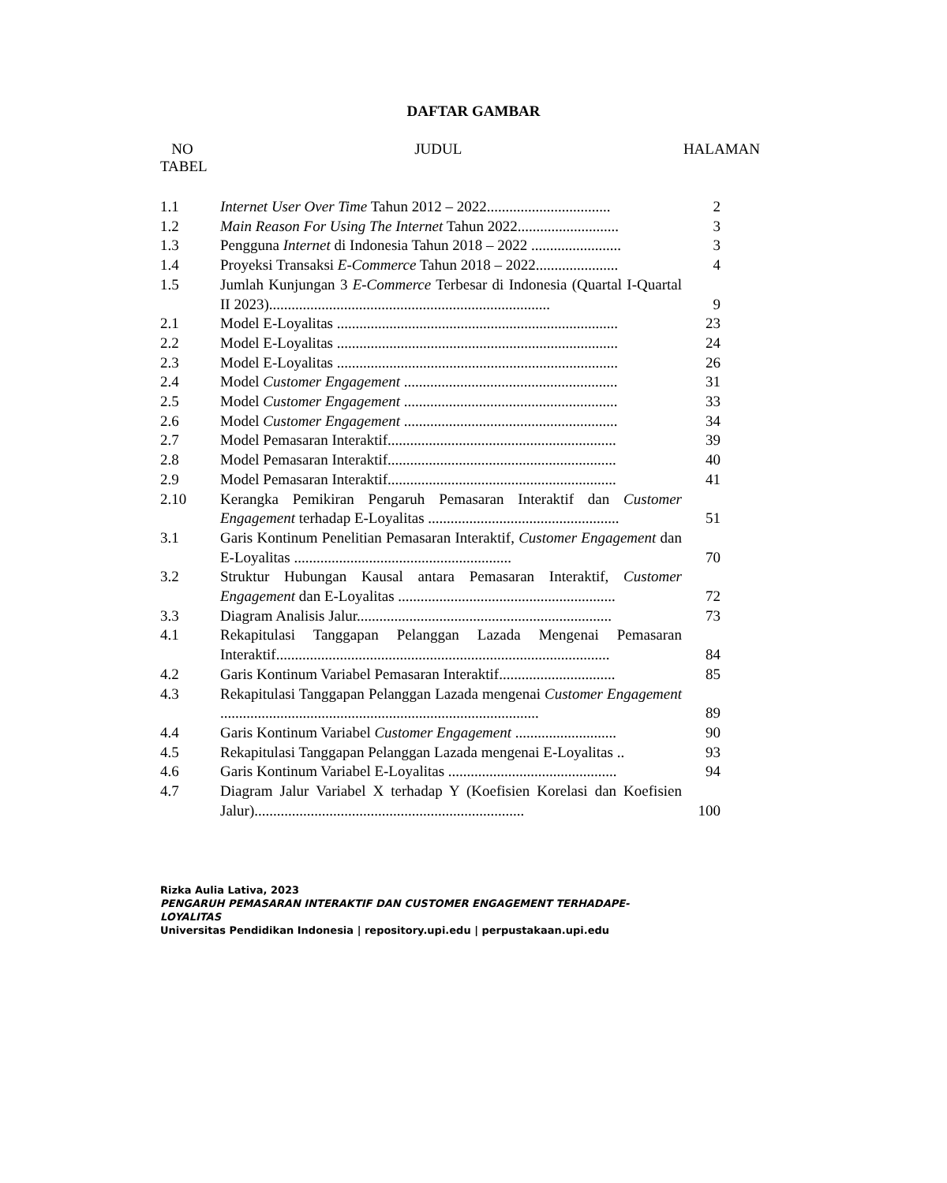DAFTAR GAMBAR
NO JUDUL HALAMAN
TABEL
| 1.1 | Internet User Over Time Tahun 2012 – 2022................................. | 2 |
| 1.2 | Main Reason For Using The Internet Tahun 2022........................... | 3 |
| 1.3 | Pengguna Internet di Indonesia Tahun 2018 – 2022 ........................ | 3 |
| 1.4 | Proyeksi Transaksi E-Commerce Tahun 2018 – 2022...................... | 4 |
| 1.5 | Jumlah Kunjungan 3 E-Commerce Terbesar di Indonesia (Quartal I-Quartal II 2023)........................................................................... | 9 |
| 2.1 | Model E-Loyalitas ........................................................................... | 23 |
| 2.2 | Model E-Loyalitas ........................................................................... | 24 |
| 2.3 | Model E-Loyalitas ........................................................................... | 26 |
| 2.4 | Model Customer Engagement ......................................................... | 31 |
| 2.5 | Model Customer Engagement ......................................................... | 33 |
| 2.6 | Model Customer Engagement ......................................................... | 34 |
| 2.7 | Model Pemasaran Interaktif............................................................. | 39 |
| 2.8 | Model Pemasaran Interaktif............................................................. | 40 |
| 2.9 | Model Pemasaran Interaktif............................................................. | 41 |
| 2.10 | Kerangka Pemikiran Pengaruh Pemasaran Interaktif dan Customer Engagement terhadap E-Loyalitas ................................................... | 51 |
| 3.1 | Garis Kontinum Penelitian Pemasaran Interaktif, Customer Engagement dan E-Loyalitas .......................................................... | 70 |
| 3.2 | Struktur Hubungan Kausal antara Pemasaran Interaktif, Customer Engagement dan E-Loyalitas .......................................................... | 72 |
| 3.3 | Diagram Analisis Jalur.................................................................... | 73 |
| 4.1 | Rekapitulasi Tanggapan Pelanggan Lazada Mengenai Pemasaran Interaktif......................................................................................... | 84 |
| 4.2 | Garis Kontinum Variabel Pemasaran Interaktif............................... | 85 |
| 4.3 | Rekapitulasi Tanggapan Pelanggan Lazada mengenai Customer Engagement ..................................................................................... | 89 |
| 4.4 | Garis Kontinum Variabel Customer Engagement ........................... | 90 |
| 4.5 | Rekapitulasi Tanggapan Pelanggan Lazada mengenai E-Loyalitas .. | 93 |
| 4.6 | Garis Kontinum Variabel E-Loyalitas ............................................. | 94 |
| 4.7 | Diagram Jalur Variabel X terhadap Y (Koefisien Korelasi dan Koefisien Jalur)........................................................................ | 100 |
Rizka Aulia Lativa, 2023
PENGARUH PEMASARAN INTERAKTIF DAN CUSTOMER ENGAGEMENT TERHADAPE-LOYALITAS
Universitas Pendidikan Indonesia | repository.upi.edu | perpustakaan.upi.edu